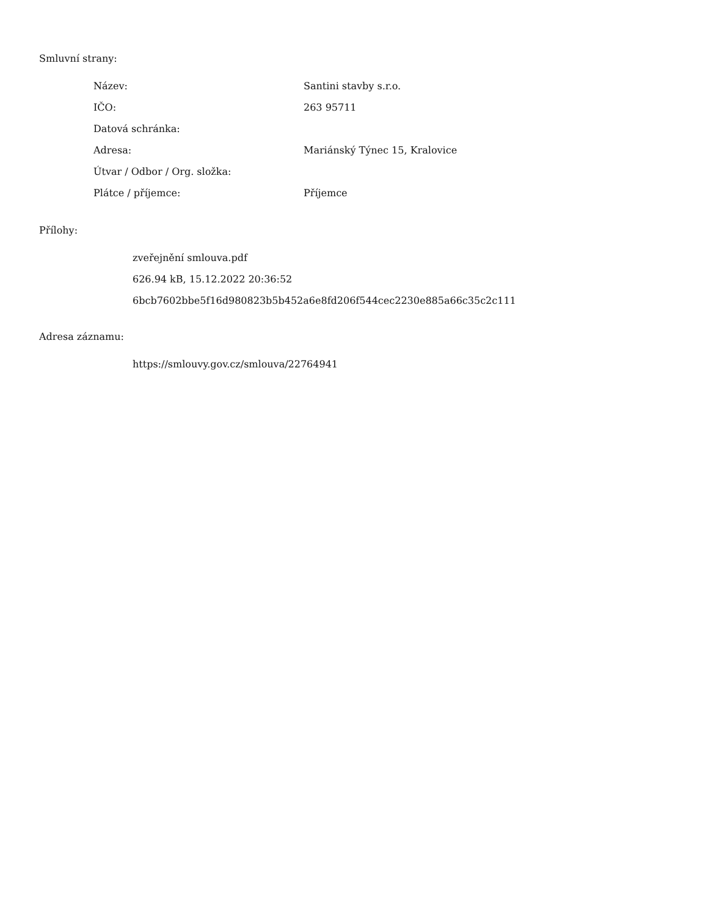Smluvní strany:
| Název: | Santini stavby s.r.o. |
| IČO: | 263 95711 |
| Datová schránka: | |
| Adresa: | Mariánský Týnec 15, Kralovice |
| Útvar / Odbor / Org. složka: | |
| Plátce / příjemce: | Příjemce |
Přílohy:
zveřejnění smlouva.pdf
626.94 kB, 15.12.2022 20:36:52
6bcb7602bbe5f16d980823b5b452a6e8fd206f544cec2230e885a66c35c2c111
Adresa záznamu:
https://smlouvy.gov.cz/smlouva/22764941